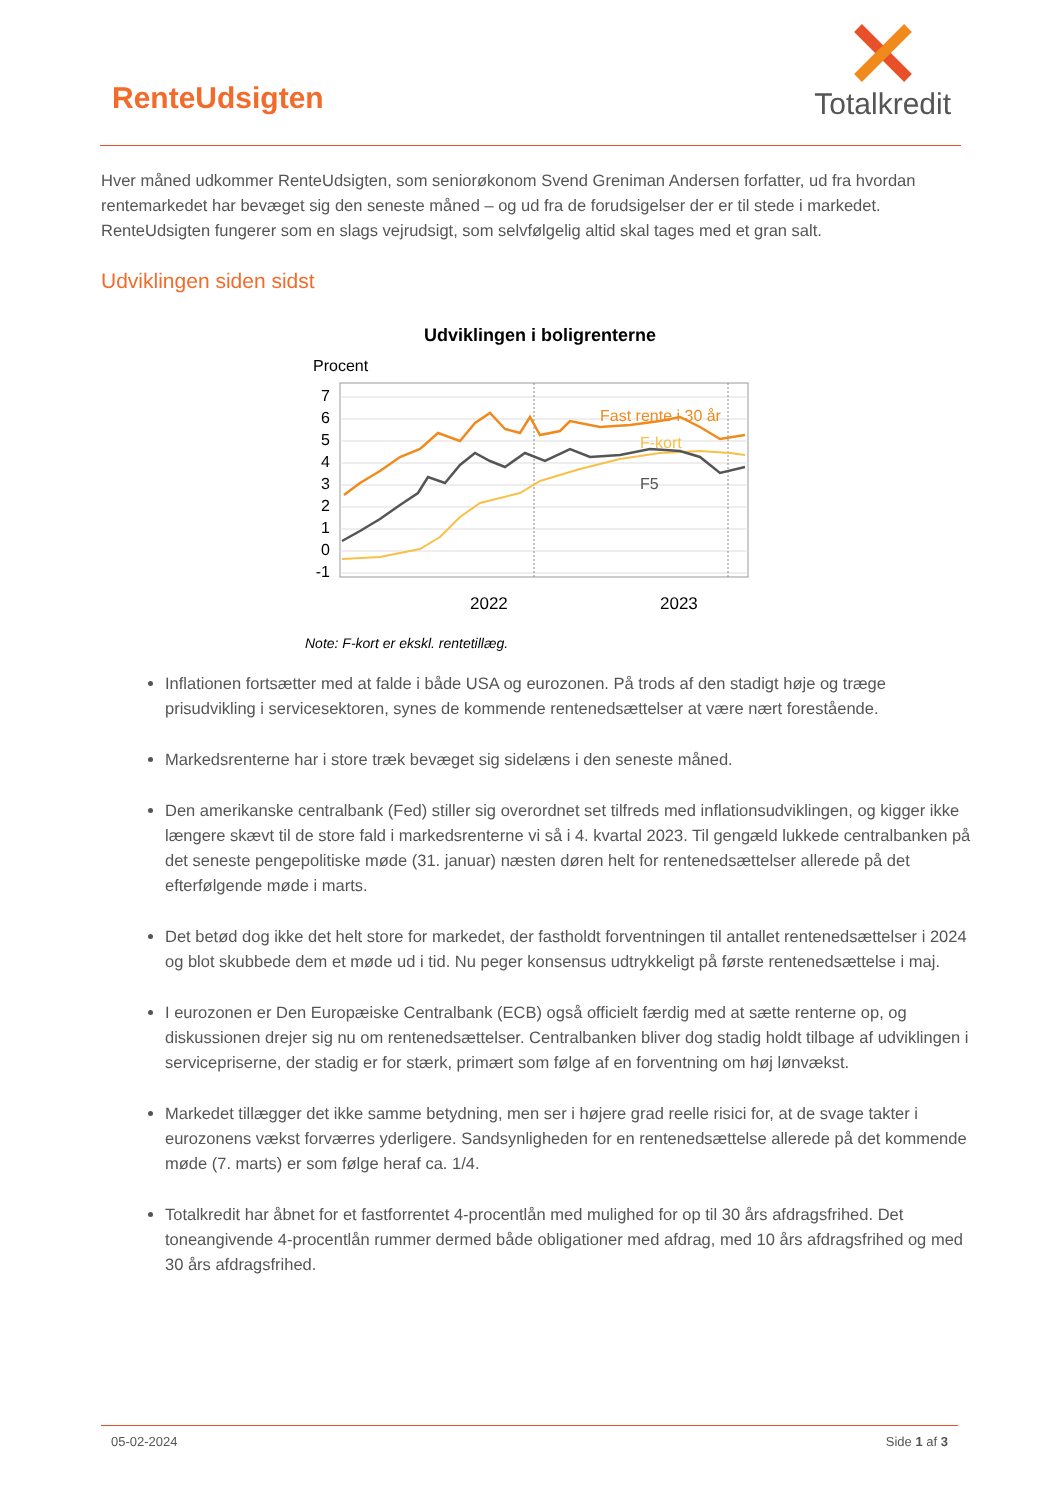RenteUdsigten
Totalkredit
Hver måned udkommer RenteUdsigten, som seniorøkonom Svend Greniman Andersen forfatter, ud fra hvordan rentemarkedet har bevæget sig den seneste måned – og ud fra de forudsigelser der er til stede i markedet. RenteUdsigten fungerer som en slags vejrudsigt, som selvfølgelig altid skal tages med et gran salt.
Udviklingen siden sidst
Udviklingen i boligrenterne
Procent
7
6
5
4
3
2
1
0
-1
Fast rente i 30 år
F-kort
F5
2022
2023
Note: F-kort er ekskl. rentetillæg.
Inflationen fortsætter med at falde i både USA og eurozonen. På trods af den stadigt høje og træge prisudvikling i servicesektoren, synes de kommende rentenedsættelser at være nært forestående.
Markedsrenterne har i store træk bevæget sig sidelæns i den seneste måned.
Den amerikanske centralbank (Fed) stiller sig overordnet set tilfreds med inflationsudviklingen, og kigger ikke længere skævt til de store fald i markedsrenterne vi så i 4. kvartal 2023. Til gengæld lukkede centralbanken på det seneste pengepolitiske møde (31. januar) næsten døren helt for rentenedsættelser allerede på det efterfølgende møde i marts.
Det betød dog ikke det helt store for markedet, der fastholdt forventningen til antallet rentenedsættelser i 2024 og blot skubbede dem et møde ud i tid. Nu peger konsensus udtrykkeligt på første rentenedsættelse i maj.
I eurozonen er Den Europæiske Centralbank (ECB) også officielt færdig med at sætte renterne op, og diskussionen drejer sig nu om rentenedsættelser. Centralbanken bliver dog stadig holdt tilbage af udviklingen i servicepriserne, der stadig er for stærk, primært som følge af en forventning om høj lønvækst.
Markedet tillægger det ikke samme betydning, men ser i højere grad reelle risici for, at de svage takter i eurozonens vækst forværres yderligere. Sandsynligheden for en rentenedsættelse allerede på det kommende møde (7. marts) er som følge heraf ca. 1/4.
Totalkredit har åbnet for et fastforrentet 4-procentlån med mulighed for op til 30 års afdragsfrihed. Det toneangivende 4-procentlån rummer dermed både obligationer med afdrag, med 10 års afdragsfrihed og med 30 års afdragsfrihed.
05-02-2024 Side 1 af 3